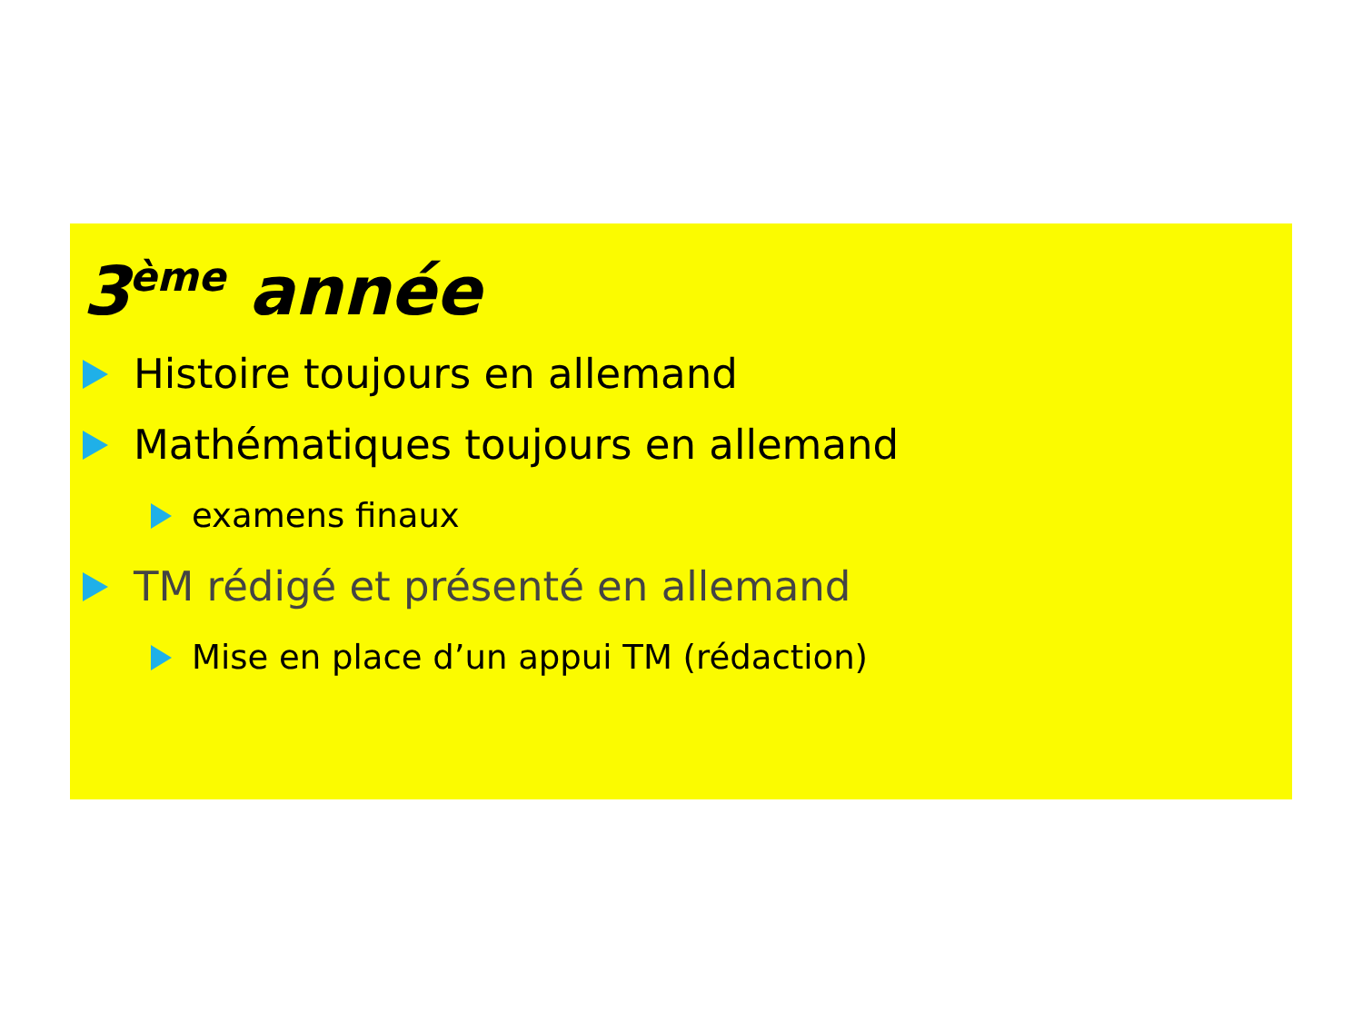3<sup>ème</sup> année
Histoire toujours en allemand
Mathématiques toujours en allemand
examens finaux
TM rédigé et présenté en allemand
Mise en place d’un appui TM (rédaction)